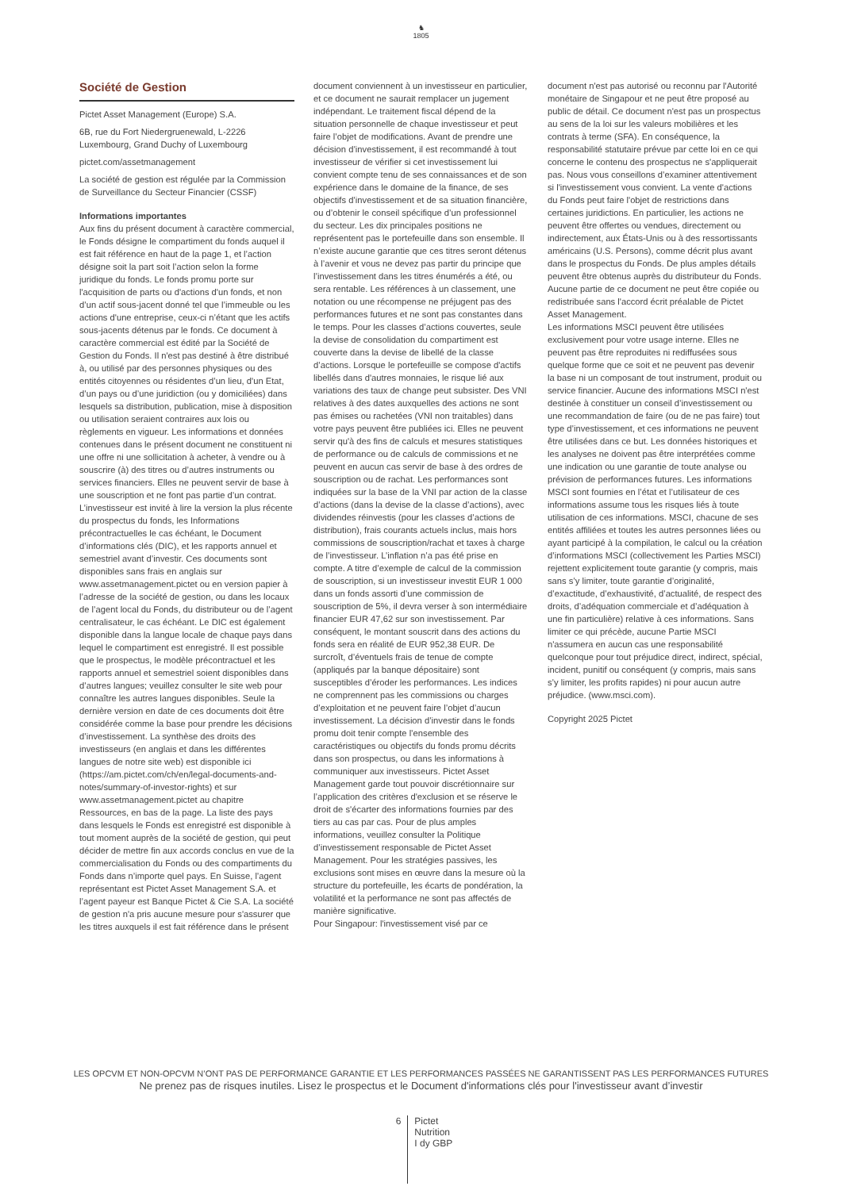♞
1805
Société de Gestion
Pictet Asset Management (Europe) S.A.
6B, rue du Fort Niedergruenewald, L-2226 Luxembourg, Grand Duchy of Luxembourg
pictet.com/assetmanagement
La société de gestion est régulée par la Commission de Surveillance du Secteur Financier (CSSF)
Informations importantes
Aux fins du présent document à caractère commercial, le Fonds désigne le compartiment du fonds auquel il est fait référence en haut de la page 1, et l’action désigne soit la part soit l’action selon la forme juridique du fonds. Le fonds promu porte sur l'acquisition de parts ou d'actions d'un fonds, et non d’un actif sous-jacent donné tel que l’immeuble ou les actions d'une entreprise, ceux-ci n’étant que les actifs sous-jacents détenus par le fonds. Ce document à caractère commercial est édité par la Société de Gestion du Fonds. Il n'est pas destiné à être distribué à, ou utilisé par des personnes physiques ou des entités citoyennes ou résidentes d’un lieu, d'un Etat, d’un pays ou d’une juridiction (ou y domiciliées) dans lesquels sa distribution, publication, mise à disposition ou utilisation seraient contraires aux lois ou règlements en vigueur. Les informations et données contenues dans le présent document ne constituent ni une offre ni une sollicitation à acheter, à vendre ou à souscrire (à) des titres ou d’autres instruments ou services financiers. Elles ne peuvent servir de base à une souscription et ne font pas partie d’un contrat. L’investisseur est invité à lire la version la plus récente du prospectus du fonds, les Informations précontractuelles le cas échéant, le Document d’informations clés (DIC), et les rapports annuel et semestriel avant d’investir. Ces documents sont disponibles sans frais en anglais sur www.assetmanagement.pictet ou en version papier à l’adresse de la société de gestion, ou dans les locaux de l’agent local du Fonds, du distributeur ou de l’agent centralisateur, le cas échéant. Le DIC est également disponible dans la langue locale de chaque pays dans lequel le compartiment est enregistré. Il est possible que le prospectus, le modèle précontractuel et les rapports annuel et semestriel soient disponibles dans d’autres langues; veuillez consulter le site web pour connaître les autres langues disponibles. Seule la dernière version en date de ces documents doit être considérée comme la base pour prendre les décisions d’investissement. La synthèse des droits des investisseurs (en anglais et dans les différentes langues de notre site web) est disponible ici (https://am.pictet.com/ch/en/legal-documents-and-notes/summary-of-investor-rights) et sur www.assetmanagement.pictet au chapitre Ressources, en bas de la page. La liste des pays dans lesquels le Fonds est enregistré est disponible à tout moment auprès de la société de gestion, qui peut décider de mettre fin aux accords conclus en vue de la commercialisation du Fonds ou des compartiments du Fonds dans n’importe quel pays. En Suisse, l’agent représentant est Pictet Asset Management S.A. et l’agent payeur est Banque Pictet & Cie S.A. La société de gestion n'a pris aucune mesure pour s'assurer que les titres auxquels il est fait référence dans le présent
document conviennent à un investisseur en particulier, et ce document ne saurait remplacer un jugement indépendant. Le traitement fiscal dépend de la situation personnelle de chaque investisseur et peut faire l’objet de modifications. Avant de prendre une décision d’investissement, il est recommandé à tout investisseur de vérifier si cet investissement lui convient compte tenu de ses connaissances et de son expérience dans le domaine de la finance, de ses objectifs d’investissement et de sa situation financière, ou d’obtenir le conseil spécifique d’un professionnel du secteur. Les dix principales positions ne représentent pas le portefeuille dans son ensemble. Il n’existe aucune garantie que ces titres seront détenus à l’avenir et vous ne devez pas partir du principe que l’investissement dans les titres énumérés a été, ou sera rentable. Les références à un classement, une notation ou une récompense ne préjugent pas des performances futures et ne sont pas constantes dans le temps. Pour les classes d’actions couvertes, seule la devise de consolidation du compartiment est couverte dans la devise de libellé de la classe d’actions. Lorsque le portefeuille se compose d'actifs libellés dans d'autres monnaies, le risque lié aux variations des taux de change peut subsister. Des VNI relatives à des dates auxquelles des actions ne sont pas émises ou rachetées (VNI non traitables) dans votre pays peuvent être publiées ici. Elles ne peuvent servir qu'à des fins de calculs et mesures statistiques de performance ou de calculs de commissions et ne peuvent en aucun cas servir de base à des ordres de souscription ou de rachat. Les performances sont indiquées sur la base de la VNI par action de la classe d’actions (dans la devise de la classe d’actions), avec dividendes réinvestis (pour les classes d’actions de distribution), frais courants actuels inclus, mais hors commissions de souscription/rachat et taxes à charge de l’investisseur. L’inflation n’a pas été prise en compte. A titre d’exemple de calcul de la commission de souscription, si un investisseur investit EUR 1 000 dans un fonds assorti d’une commission de souscription de 5%, il devra verser à son intermédiaire financier EUR 47,62 sur son investissement. Par conséquent, le montant souscrit dans des actions du fonds sera en réalité de EUR 952,38 EUR. De surcroît, d’éventuels frais de tenue de compte (appliqués par la banque dépositaire) sont susceptibles d’éroder les performances. Les indices ne comprennent pas les commissions ou charges d’exploitation et ne peuvent faire l’objet d’aucun investissement. La décision d’investir dans le fonds promu doit tenir compte l’ensemble des caractéristiques ou objectifs du fonds promu décrits dans son prospectus, ou dans les informations à communiquer aux investisseurs. Pictet Asset Management garde tout pouvoir discrétionnaire sur l’application des critères d'exclusion et se réserve le droit de s'écarter des informations fournies par des tiers au cas par cas. Pour de plus amples informations, veuillez consulter la Politique d’investissement responsable de Pictet Asset Management. Pour les stratégies passives, les exclusions sont mises en œuvre dans la mesure où la structure du portefeuille, les écarts de pondération, la volatilité et la performance ne sont pas affectés de manière significative.
Pour Singapour: l'investissement visé par ce
document n'est pas autorisé ou reconnu par l'Autorité monétaire de Singapour et ne peut être proposé au public de détail. Ce document n'est pas un prospectus au sens de la loi sur les valeurs mobilières et les contrats à terme (SFA). En conséquence, la responsabilité statutaire prévue par cette loi en ce qui concerne le contenu des prospectus ne s'appliquerait pas. Nous vous conseillons d’examiner attentivement si l'investissement vous convient. La vente d'actions du Fonds peut faire l'objet de restrictions dans certaines juridictions. En particulier, les actions ne peuvent être offertes ou vendues, directement ou indirectement, aux États-Unis ou à des ressortissants américains (U.S. Persons), comme décrit plus avant dans le prospectus du Fonds. De plus amples détails peuvent être obtenus auprès du distributeur du Fonds. Aucune partie de ce document ne peut être copiée ou redistribuée sans l'accord écrit préalable de Pictet Asset Management.
Les informations MSCI peuvent être utilisées exclusivement pour votre usage interne. Elles ne peuvent pas être reproduites ni rediffusées sous quelque forme que ce soit et ne peuvent pas devenir la base ni un composant de tout instrument, produit ou service financier. Aucune des informations MSCI n'est destinée à constituer un conseil d’investissement ou une recommandation de faire (ou de ne pas faire) tout type d’investissement, et ces informations ne peuvent être utilisées dans ce but. Les données historiques et les analyses ne doivent pas être interprétées comme une indication ou une garantie de toute analyse ou prévision de performances futures. Les informations MSCI sont fournies en l’état et l’utilisateur de ces informations assume tous les risques liés à toute utilisation de ces informations. MSCI, chacune de ses entités affiliées et toutes les autres personnes liées ou ayant participé à la compilation, le calcul ou la création d’informations MSCI (collectivement les Parties MSCI) rejettent explicitement toute garantie (y compris, mais sans s’y limiter, toute garantie d’originalité, d’exactitude, d’exhaustivité, d’actualité, de respect des droits, d’adéquation commerciale et d’adéquation à une fin particulière) relative à ces informations. Sans limiter ce qui précède, aucune Partie MSCI n'assumera en aucun cas une responsabilité quelconque pour tout préjudice direct, indirect, spécial, incident, punitif ou conséquent (y compris, mais sans s’y limiter, les profits rapides) ni pour aucun autre préjudice. (www.msci.com).
Copyright 2025 Pictet
LES OPCVM ET NON-OPCVM N’ONT PAS DE PERFORMANCE GARANTIE ET LES PERFORMANCES PASSÉES NE GARANTISSENT PAS LES PERFORMANCES FUTURES
Ne prenez pas de risques inutiles. Lisez le prospectus et le Document d'informations clés pour l'investisseur avant d’investir
6
Pictet
Nutrition
I dy GBP